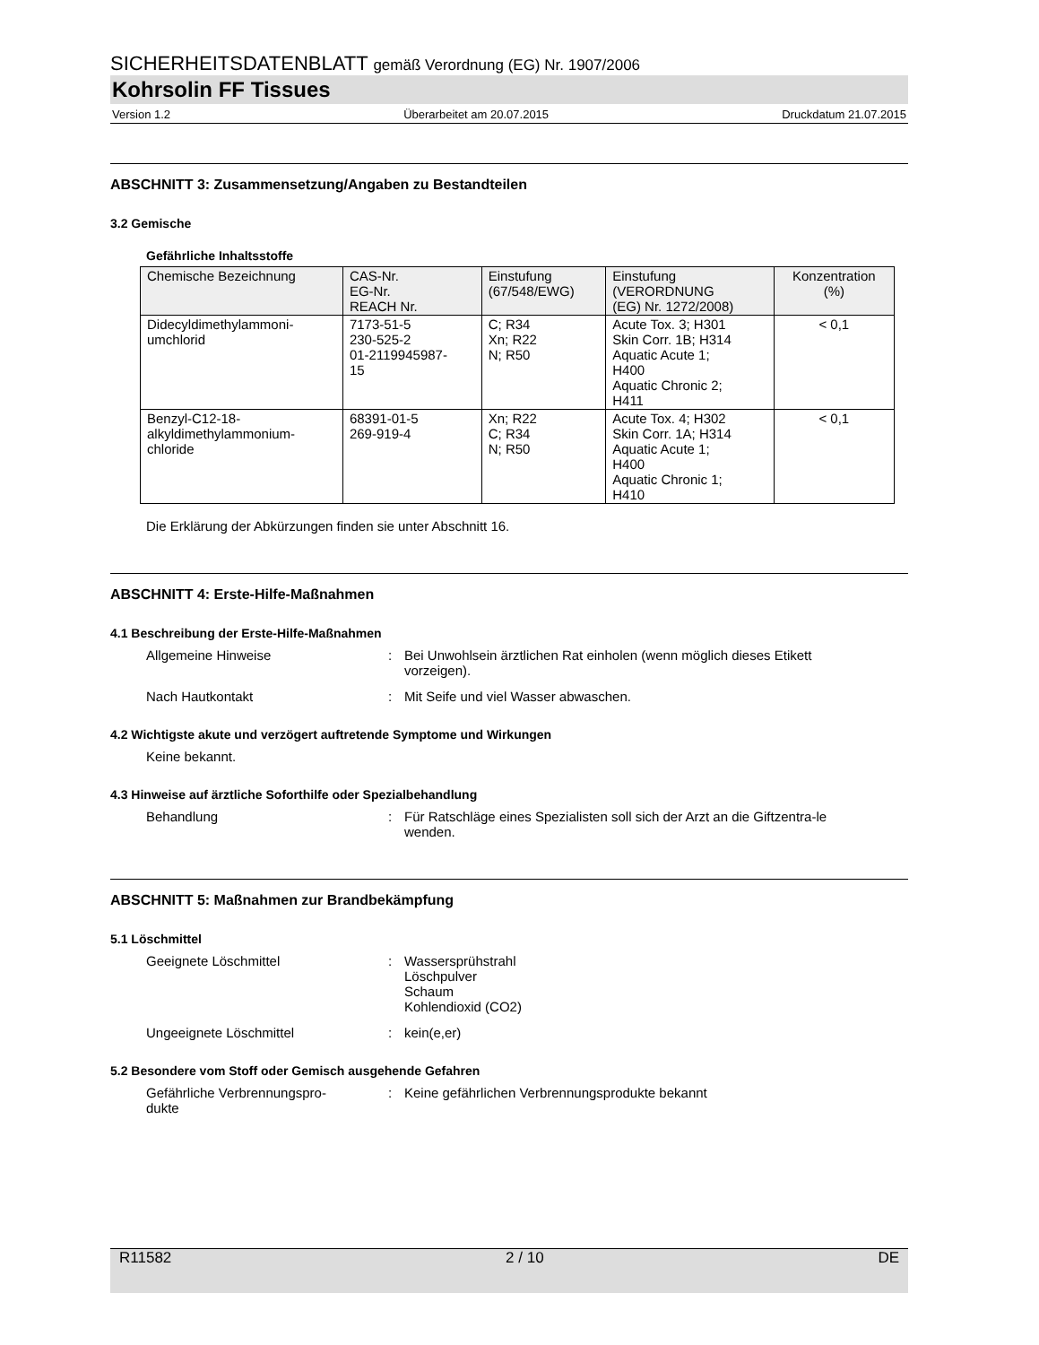SICHERHEITSDATENBLATT gemäß Verordnung (EG) Nr. 1907/2006
Kohrsolin FF Tissues
Version 1.2 Überarbeitet am 20.07.2015 Druckdatum 21.07.2015
ABSCHNITT 3: Zusammensetzung/Angaben zu Bestandteilen
3.2 Gemische
Gefährliche Inhaltsstoffe
| Chemische Bezeichnung | CAS-Nr. EG-Nr. REACH Nr. | Einstufung (67/548/EWG) | Einstufung (VERORDNUNG (EG) Nr. 1272/2008) | Konzentration (%) |
| --- | --- | --- | --- | --- |
| Didecyldimethylammoni- umchlorid | 7173-51-5 230-525-2 01-2119945987- 15 | C; R34 Xn; R22 N; R50 | Acute Tox. 3; H301 Skin Corr. 1B; H314 Aquatic Acute 1; H400 Aquatic Chronic 2; H411 | < 0,1 |
| Benzyl-C12-18- alkyldimethylammonium- chloride | 68391-01-5 269-919-4 | Xn; R22 C; R34 N; R50 | Acute Tox. 4; H302 Skin Corr. 1A; H314 Aquatic Acute 1; H400 Aquatic Chronic 1; H410 | < 0,1 |
Die Erklärung der Abkürzungen finden sie unter Abschnitt 16.
ABSCHNITT 4: Erste-Hilfe-Maßnahmen
4.1 Beschreibung der Erste-Hilfe-Maßnahmen
Allgemeine Hinweise: Bei Unwohlsein ärztlichen Rat einholen (wenn möglich dieses Etikett vorzeigen).
Nach Hautkontakt: Mit Seife und viel Wasser abwaschen.
4.2 Wichtigste akute und verzögert auftretende Symptome und Wirkungen
Keine bekannt.
4.3 Hinweise auf ärztliche Soforthilfe oder Spezialbehandlung
Behandlung: Für Ratschläge eines Spezialisten soll sich der Arzt an die Giftzentra-le wenden.
ABSCHNITT 5: Maßnahmen zur Brandbekämpfung
5.1 Löschmittel
Geeignete Löschmittel: Wassersprühstrahl
Löschpulver
Schaum
Kohlendioxid (CO2)
Ungeeignete Löschmittel: kein(e,er)
5.2 Besondere vom Stoff oder Gemisch ausgehende Gefahren
Gefährliche Verbrennungspro-
dukte: Keine gefährlichen Verbrennungsprodukte bekannt
R11582 2 / 10 DE